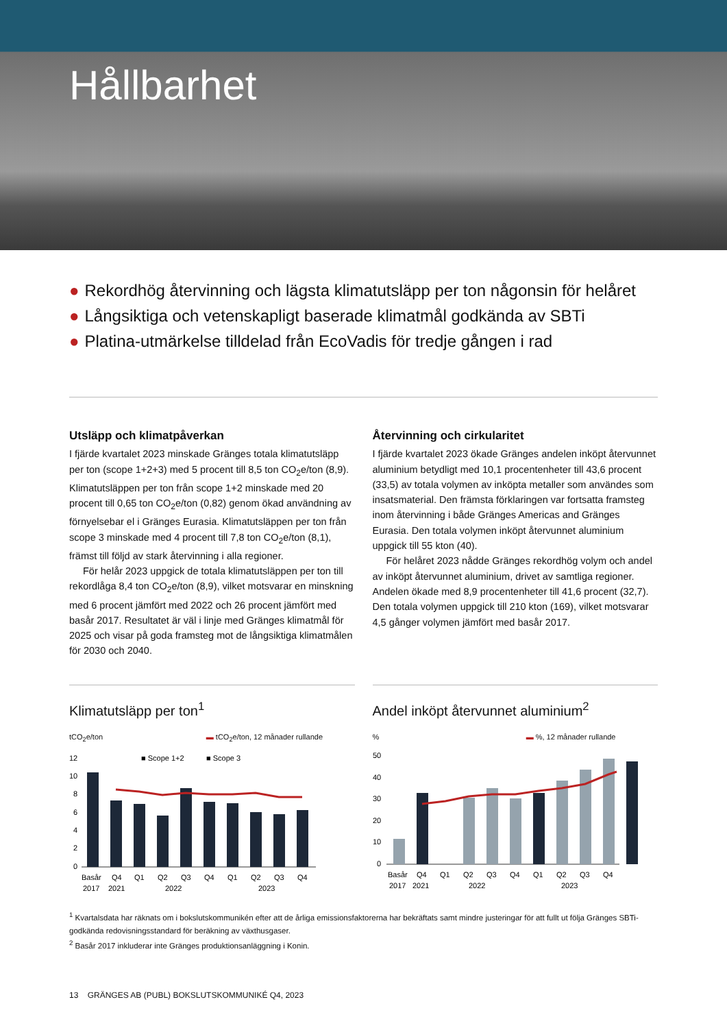Hållbarhet
● Rekordhög återvinning och lägsta klimatutsläpp per ton någonsin för helåret
● Långsiktiga och vetenskapligt baserade klimatmål godkända av SBTi
● Platina-utmärkelse tilldelad från EcoVadis för tredje gången i rad
Utsläpp och klimatpåverkan
I fjärde kvartalet 2023 minskade Gränges totala klimatutsläpp per ton (scope 1+2+3) med 5 procent till 8,5 ton CO<sub>2</sub>e/ton (8,9). Klimatutsläppen per ton från scope 1+2 minskade med 20 procent till 0,65 ton CO<sub>2</sub>e/ton (0,82) genom ökad användning av förnyelsebar el i Gränges Eurasia. Klimat­utsläppen per ton från scope 3 minskade med 4 procent till 7,8 ton CO<sub>2</sub>e/ton (8,1), främst till följd av stark återvinning i alla regioner.
För helår 2023 uppgick de totala klimatutsläppen per ton till rekordlåga 8,4 ton CO<sub>2</sub>e/ton (8,9), vilket motsvarar en minskning med 6 procent jämfört med 2022 och 26 procent jämfört med basår 2017. Resultatet är väl i linje med Gränges klimatmål för 2025 och visar på goda framsteg mot de långsiktiga klimatmålen för 2030 och 2040.
Återvinning och cirkularitet
I fjärde kvartalet 2023 ökade Gränges andelen inköpt återvunnet aluminium betydligt med 10,1 procentenheter till 43,6 procent (33,5) av totala volymen av inköpta metaller som användes som insatsmaterial. Den främsta förklaringen var fortsatta framsteg inom återvinning i både Gränges Americas and Gränges Eurasia. Den totala volymen inköpt återvunnet aluminium uppgick till 55 kton (40).
För helåret 2023 nådde Gränges rekordhög volym och andel av inköpt återvunnet aluminium, drivet av samtliga regioner. Andelen ökade med 8,9 procentenheter till 41,6 procent (32,7). Den totala volymen uppgick till 210 kton (169), vilket motsvarar 4,5 gånger volymen jämfört med basår 2017.
Klimatutsläpp per ton<sup>1</sup>
tCO<sub>2</sub>e/ton ▬ tCO<sub>2</sub>e/ton, 12 månader rullande
12
10
8
6
4
2
0
■ Scope 1+2
■ Scope 3
Basår
Q4
Q1
Q2
Q3
Q4
Q1
Q2
Q3
Q4
2017
2021
2022
2023
Andel inköpt återvunnet aluminium<sup>2</sup>
% ▬ %, 12 månader rullande
50
40
30
20
10
0
Basår
Q4
Q1
Q2
Q3
Q4
Q1
Q2
Q3
Q4
2017
2021
2022
2023
<sup>1</sup> Kvartalsdata har räknats om i bokslutskommunikén efter att de årliga emissionsfaktorerna har bekräftats samt mindre justeringar för att fullt ut följa Gränges SBTi-godkända redovisningsstandard för beräkning av växthusgaser.
<sup>2</sup> Basår 2017 inkluderar inte Gränges produktionsanläggning i Konin.
13 GRÄNGES AB (PUBL) BOKSLUTSKOMMUNIKÉ Q4, 2023